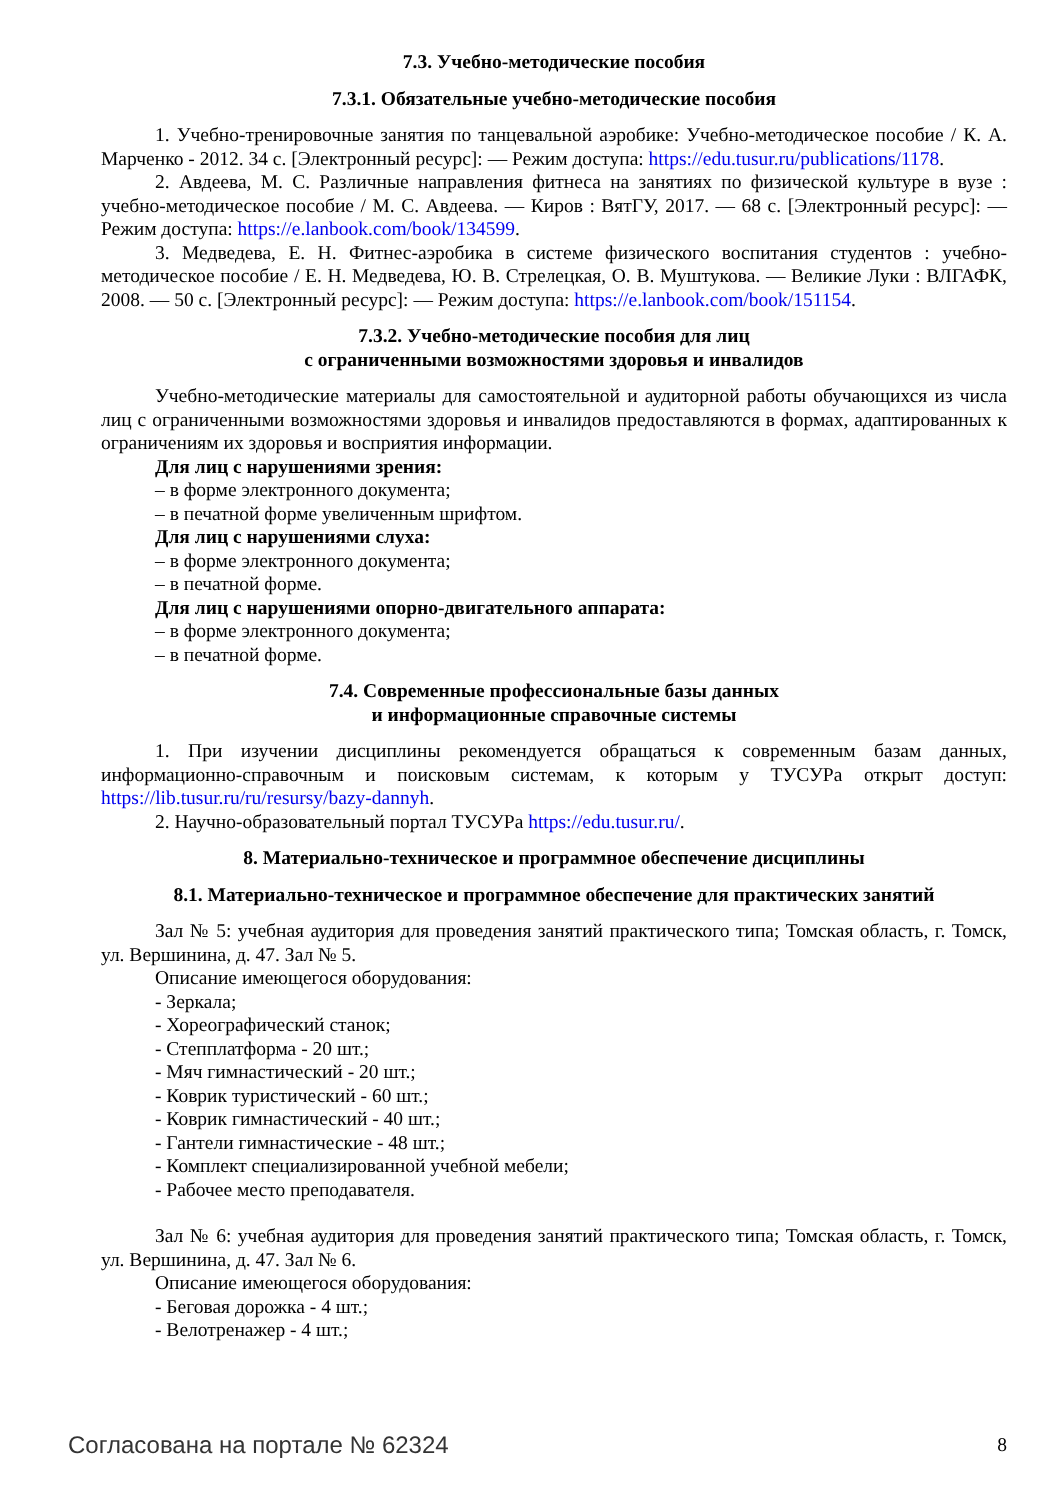7.3. Учебно-методические пособия
7.3.1. Обязательные учебно-методические пособия
1. Учебно-тренировочные занятия по танцевальной аэробике: Учебно-методическое пособие / К. А. Марченко - 2012. 34 с. [Электронный ресурс]: — Режим доступа: https://edu.tusur.ru/publications/1178.
2. Авдеева, М. С. Различные направления фитнеса на занятиях по физической культуре в вузе : учебно-методическое пособие / М. С. Авдеева. — Киров : ВятГУ, 2017. — 68 с. [Электронный ресурс]: — Режим доступа: https://e.lanbook.com/book/134599.
3. Медведева, Е. Н. Фитнес-аэробика в системе физического воспитания студентов : учебно-методическое пособие / Е. Н. Медведева, Ю. В. Стрелецкая, О. В. Муштукова. — Великие Луки : ВЛГАФК, 2008. — 50 с. [Электронный ресурс]: — Режим доступа: https://e.lanbook.com/book/151154.
7.3.2. Учебно-методические пособия для лиц
с ограниченными возможностями здоровья и инвалидов
Учебно-методические материалы для самостоятельной и аудиторной работы обучающихся из числа лиц с ограниченными возможностями здоровья и инвалидов предоставляются в формах, адаптированных к ограничениям их здоровья и восприятия информации.
Для лиц с нарушениями зрения:
– в форме электронного документа;
– в печатной форме увеличенным шрифтом.
Для лиц с нарушениями слуха:
– в форме электронного документа;
– в печатной форме.
Для лиц с нарушениями опорно-двигательного аппарата:
– в форме электронного документа;
– в печатной форме.
7.4. Современные профессиональные базы данных
и информационные справочные системы
1. При изучении дисциплины рекомендуется обращаться к современным базам данных, информационно-справочным и поисковым системам, к которым у ТУСУРа открыт доступ: https://lib.tusur.ru/ru/resursy/bazy-dannyh.
2. Научно-образовательный портал ТУСУРа https://edu.tusur.ru/.
8. Материально-техническое и программное обеспечение дисциплины
8.1. Материально-техническое и программное обеспечение для практических занятий
Зал № 5: учебная аудитория для проведения занятий практического типа; Томская область, г. Томск, ул. Вершинина, д. 47. Зал № 5.
Описание имеющегося оборудования:
- Зеркала;
- Хореографический станок;
- Степплатформа - 20 шт.;
- Мяч гимнастический - 20 шт.;
- Коврик туристический - 60 шт.;
- Коврик гимнастический - 40 шт.;
- Гантели гимнастические - 48 шт.;
- Комплект специализированной учебной мебели;
- Рабочее место преподавателя.
Зал № 6: учебная аудитория для проведения занятий практического типа; Томская область, г. Томск, ул. Вершинина, д. 47. Зал № 6.
Описание имеющегося оборудования:
- Беговая дорожка - 4 шт.;
- Велотренажер - 4 шт.;
Согласована на портале № 62324 8